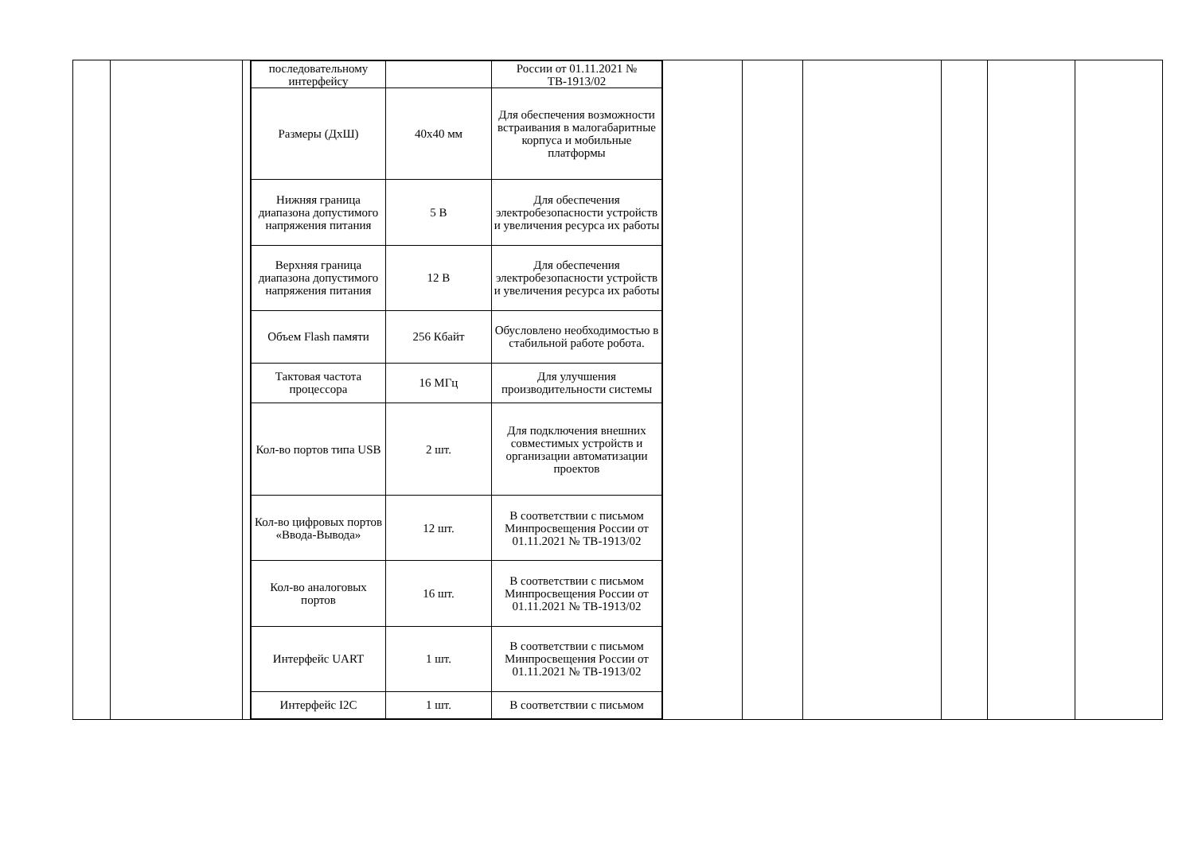| последовательному интерфейсу | | России от 01.11.2021 № ТВ-1913/02 |
| Размеры (ДхШ) | 40x40 мм | Для обеспечения возможности встраивания в малогабаритные корпуса и мобильные платформы |
| Нижняя граница диапазона допустимого напряжения питания | 5 В | Для обеспечения электробезопасности устройств и увеличения ресурса их работы |
| Верхняя граница диапазона допустимого напряжения питания | 12 В | Для обеспечения электробезопасности устройств и увеличения ресурса их работы |
| Объем Flash памяти | 256 Кбайт | Обусловлено необходимостью в стабильной работе робота. |
| Тактовая частота процессора | 16 МГц | Для улучшения производительности системы |
| Кол-во портов типа USB | 2 шт. | Для подключения внешних совместимых устройств и организации автоматизации проектов |
| Кол-во цифровых портов «Ввода-Вывода» | 12 шт. | В соответствии с письмом Минпросвещения России от 01.11.2021 № ТВ-1913/02 |
| Кол-во аналоговых портов | 16 шт. | В соответствии с письмом Минпросвещения России от 01.11.2021 № ТВ-1913/02 |
| Интерфейс UART | 1 шт. | В соответствии с письмом Минпросвещения России от 01.11.2021 № ТВ-1913/02 |
| Интерфейс I2C | 1 шт. | В соответствии с письмом |